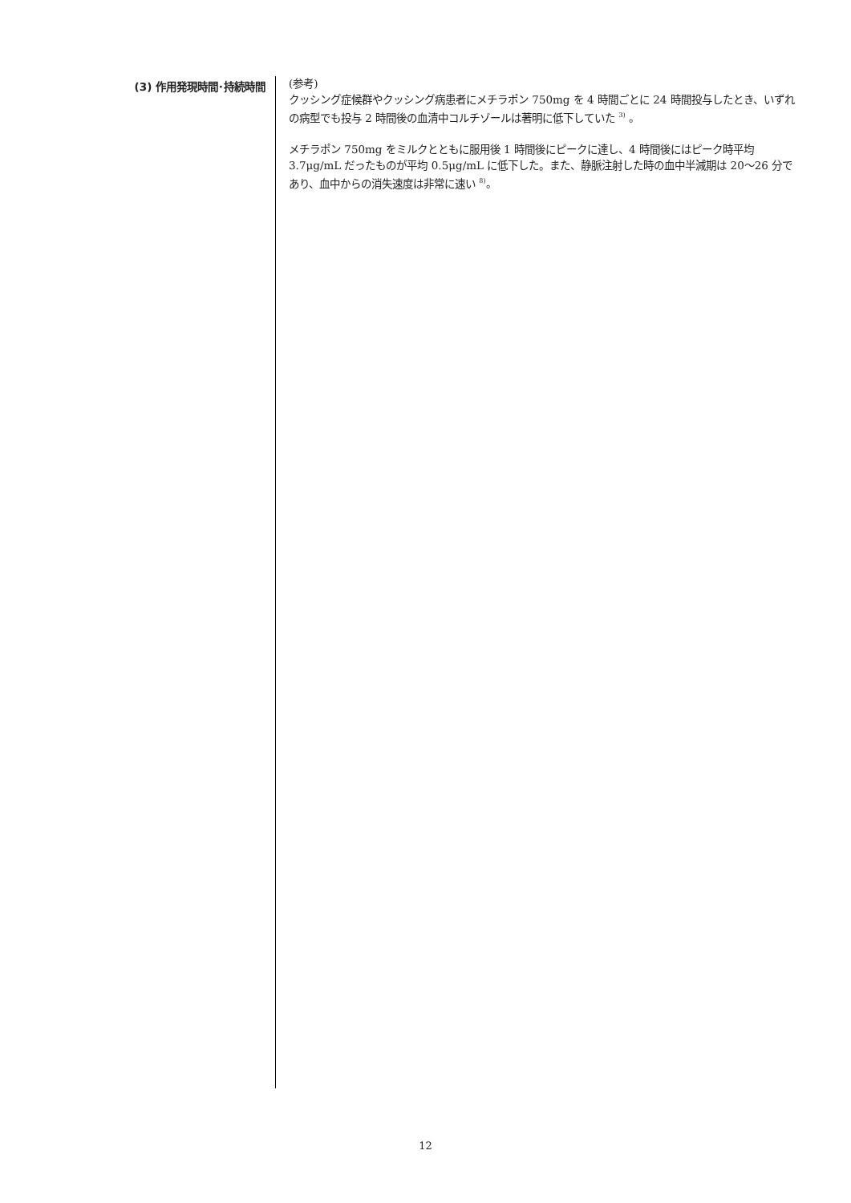(3) 作用発現時間･持続時間
(参考)
クッシング症候群やクッシング病患者にメチラポン 750mg を 4 時間ごとに 24 時間投与したとき、いずれの病型でも投与 2 時間後の血清中コルチゾールは著明に低下していた <sup>3)</sup> 。
メチラポン 750mg をミルクとともに服用後 1 時間後にピークに達し、4 時間後にはピーク時平均 3.7μg/mL だったものが平均 0.5μg/mL に低下した。また、静脈注射した時の血中半減期は 20～26 分であり、血中からの消失速度は非常に速い <sup>8)</sup>。
12